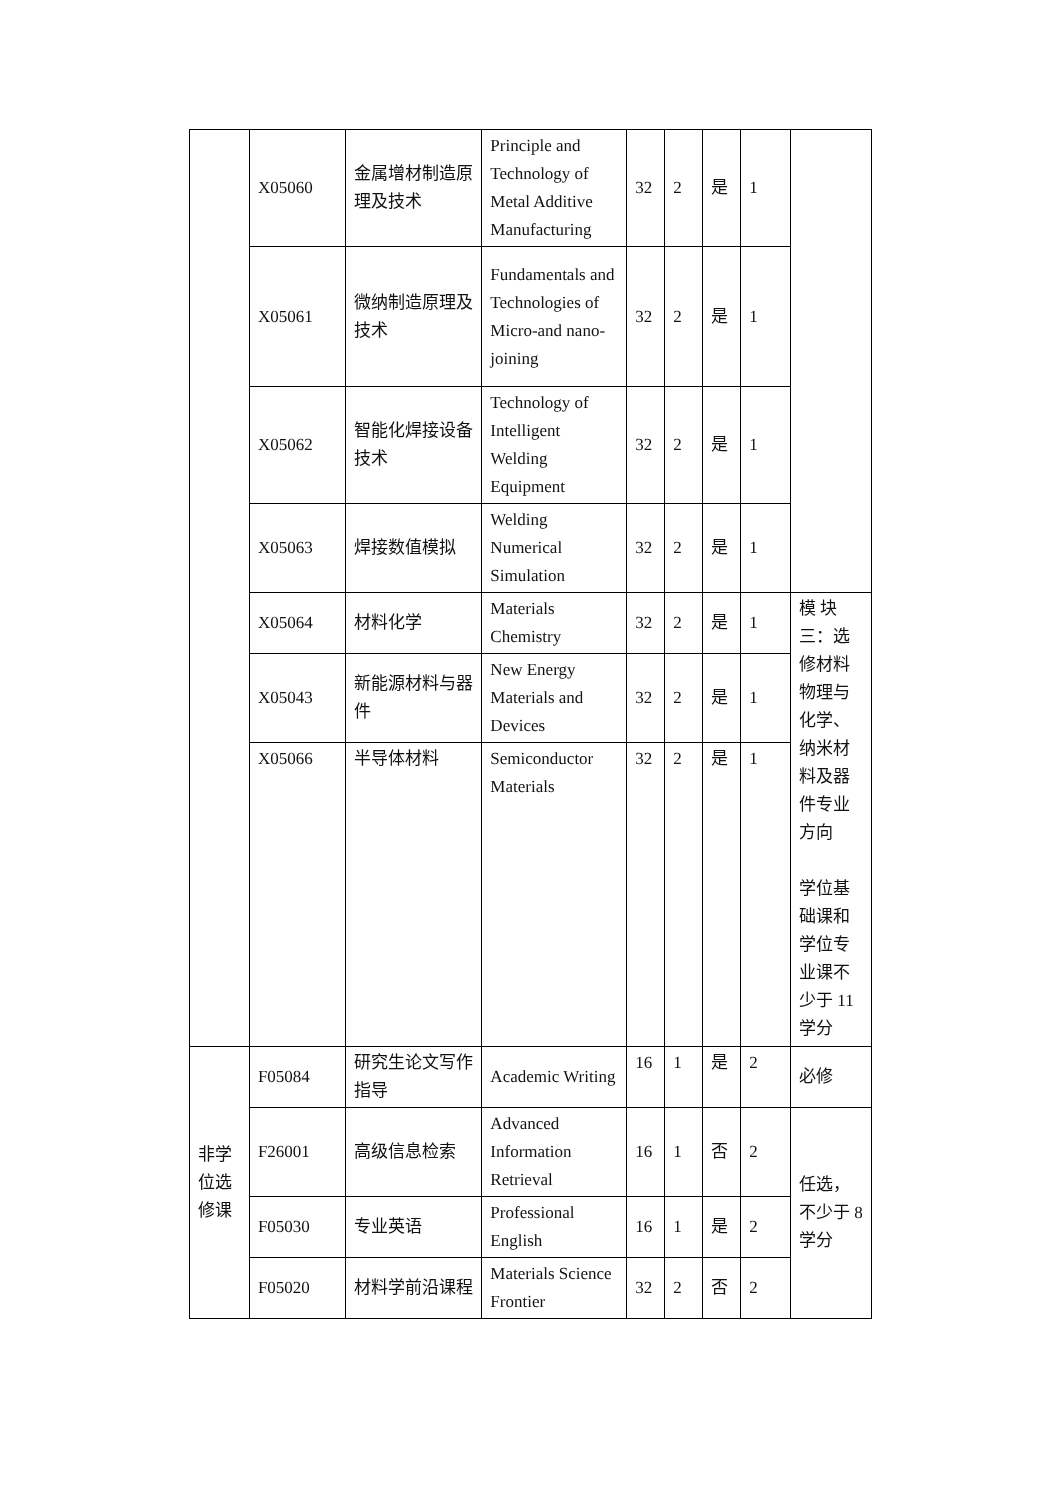| | X05060 | 金属增材制造原理及技术 | Principle and Technology of Metal Additive Manufacturing | 32 | 2 | 是 | 1 | |
| | X05061 | 微纳制造原理及技术 | Fundamentals and Technologies of Micro-and nano- joining | 32 | 2 | 是 | 1 | |
| | X05062 | 智能化焊接设备技术 | Technology of Intelligent Welding Equipment | 32 | 2 | 是 | 1 | |
| | X05063 | 焊接数值模拟 | Welding Numerical Simulation | 32 | 2 | 是 | 1 | |
| | X05064 | 材料化学 | Materials Chemistry | 32 | 2 | 是 | 1 | 模 块 三：选修材料物理与化学、纳米材料及器件专业方向 学位基础课和学位专业课不少于 11 学分 |
| | X05043 | 新能源材料与器件 | New Energy Materials and Devices | 32 | 2 | 是 | 1 | |
| | X05066 | 半导体材料 | Semiconductor Materials | 32 | 2 | 是 | 1 | |
| 非学位选修课 | F05084 | 研究生论文写作指导 | Academic Writing | 16 | 1 | 是 | 2 | 必修 |
| | F26001 | 高级信息检索 | Advanced Information Retrieval | 16 | 1 | 否 | 2 | 任选，不少于 8 学分 |
| | F05030 | 专业英语 | Professional English | 16 | 1 | 是 | 2 | |
| | F05020 | 材料学前沿课程 | Materials Science Frontier | 32 | 2 | 否 | 2 | |